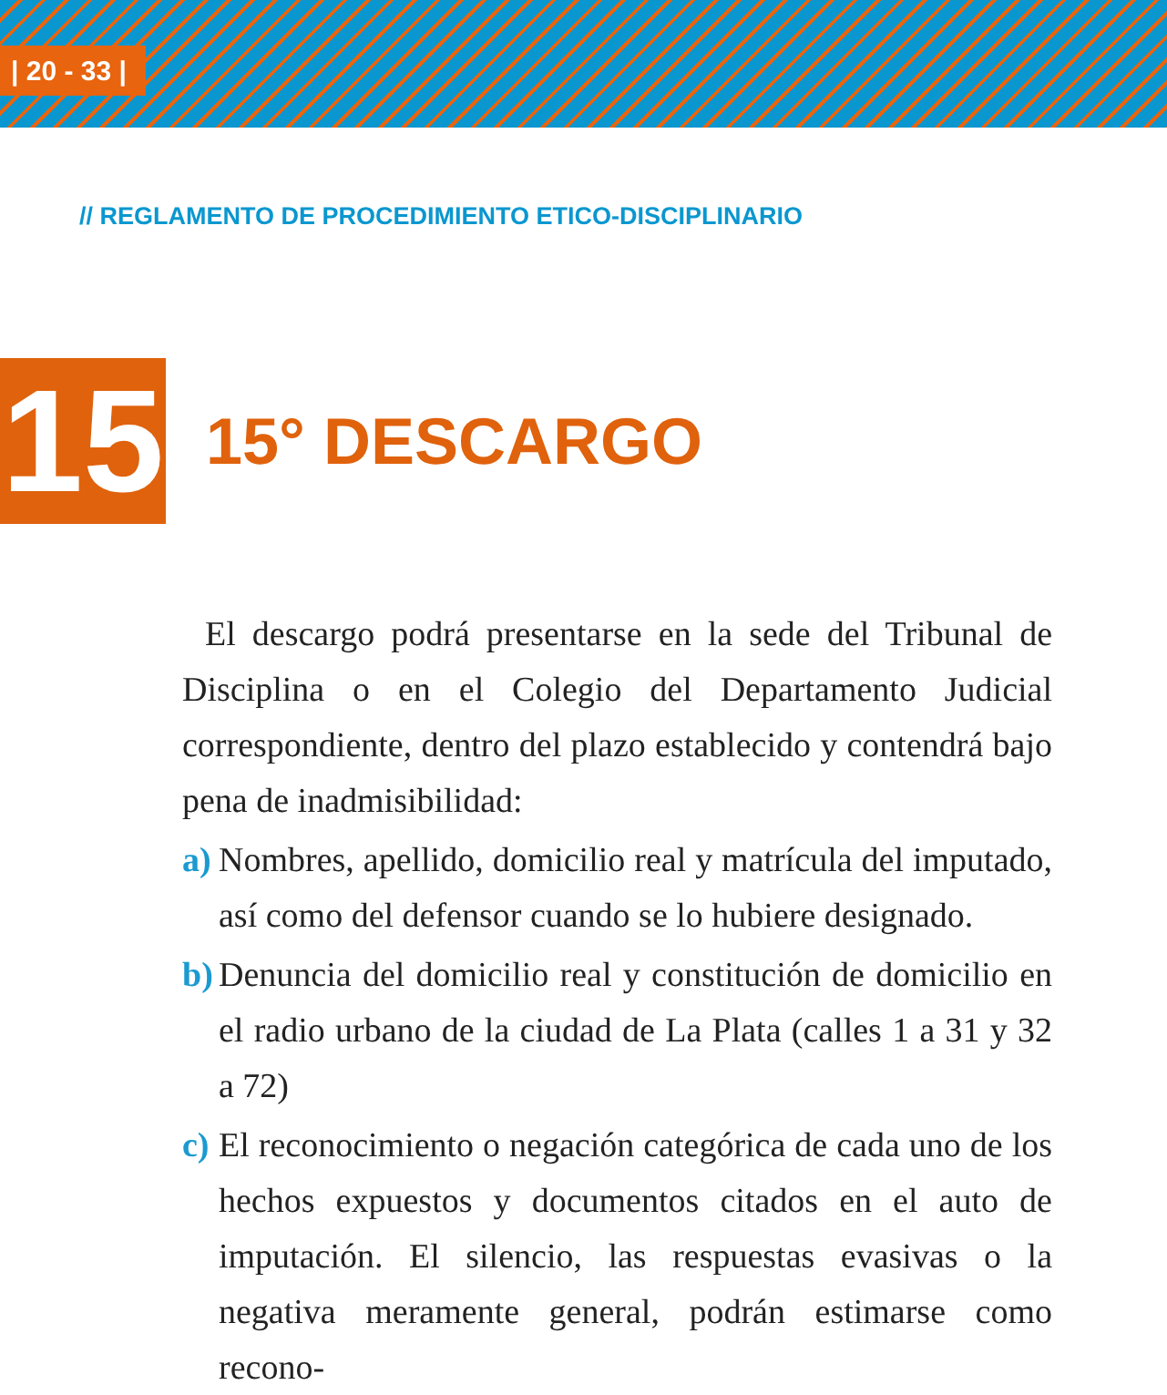| 20 - 33 |
// REGLAMENTO DE PROCEDIMIENTO ETICO-DISCIPLINARIO
15
15° DESCARGO
El descargo podrá presentarse en la sede del Tribunal de Disciplina o en el Colegio del Departamento Judicial correspondiente, dentro del plazo establecido y contendrá bajo pena de inadmisibilidad:
a) Nombres, apellido, domicilio real y matrícula del imputado, así como del defensor cuando se lo hubiere designado.
b) Denuncia del domicilio real y constitución de domicilio en el radio urbano de la ciudad de La Plata (calles 1 a 31 y 32 a 72)
c) El reconocimiento o negación categórica de cada uno de los hechos expuestos y documentos citados en el auto de imputación. El silencio, las respuestas evasivas o la negativa meramente general, podrán estimarse como recono-